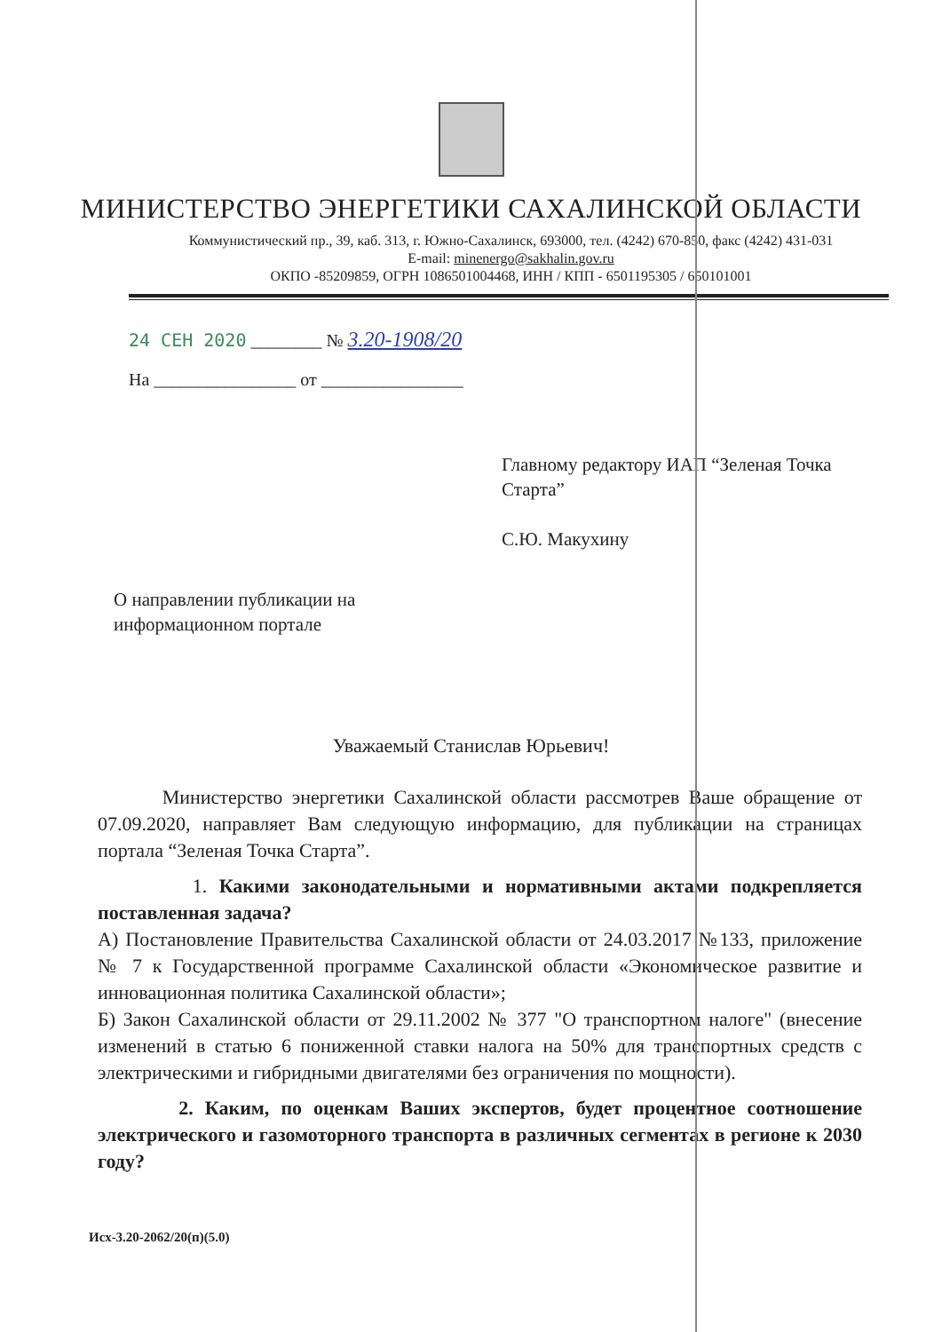МИНИСТЕРСТВО ЭНЕРГЕТИКИ САХАЛИНСКОЙ ОБЛАСТИ
Коммунистический пр., 39, каб. 313, г. Южно-Сахалинск, 693000, тел. (4242) 670-850, факс (4242) 431-031
E-mail: minenergo@sakhalin.gov.ru
ОКПО -85209859, ОГРН 1086501004468, ИНН / КПП - 6501195305 / 650101001
24 СЕН 2020 ________ № 3.20-1908/20
На ________________ от ________________
Главному редактору ИАП “Зеленая Точка Старта”
С.Ю. Макухину
О направлении публикации на информационном портале
Уважаемый Станислав Юрьевич!
Министерство энергетики Сахалинской области рассмотрев Ваше обращение от 07.09.2020, направляет Вам следующую информацию, для публикации на страницах портала “Зеленая Точка Старта”.
1. Какими законодательными и нормативными актами подкрепляется поставленная задача?
А) Постановление Правительства Сахалинской области от 24.03.2017 №133, приложение № 7 к Государственной программе Сахалинской области «Экономическое развитие и инновационная политика Сахалинской области»;
Б) Закон Сахалинской области от 29.11.2002 № 377 "О транспортном налоге" (внесение изменений в статью 6 пониженной ставки налога на 50% для транспортных средств с электрическими и гибридными двигателями без ограничения по мощности).
2. Каким, по оценкам Ваших экспертов, будет процентное соотношение электрического и газомоторного транспорта в различных сегментах в регионе к 2030 году?
Исх-3.20-2062/20(п)(5.0)